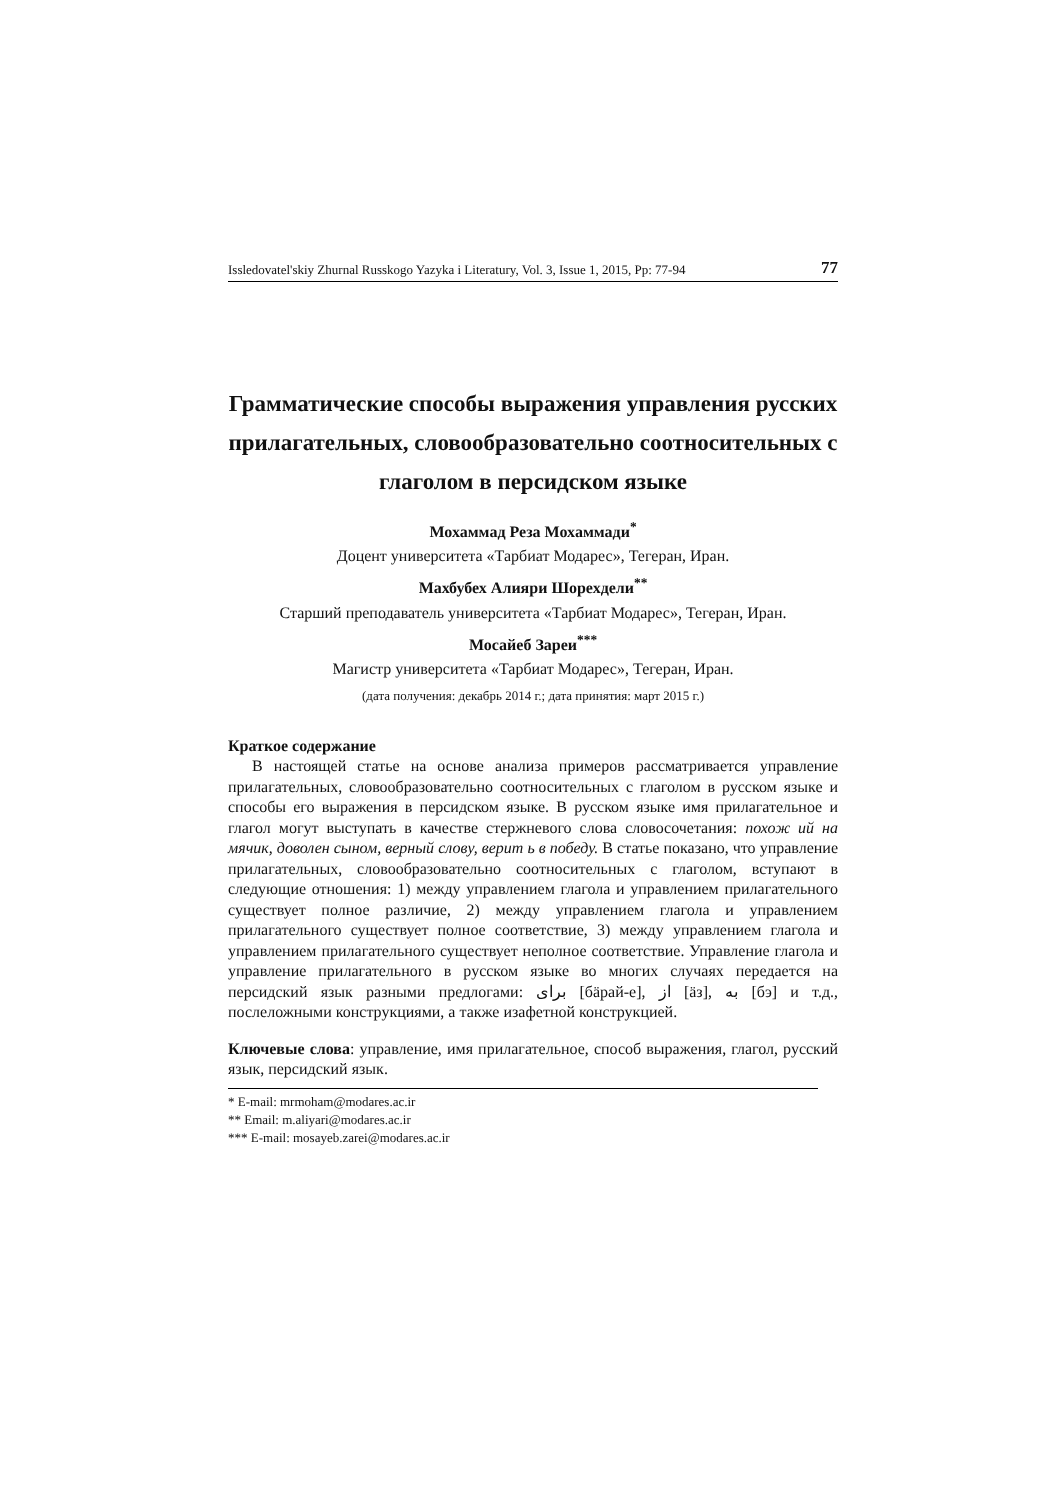Issledovatel'skiy Zhurnal Russkogo Yazyka i Literatury, Vol. 3, Issue 1, 2015, Pp: 77-94 77
Грамматические способы выражения управления русских прилагательных, словообразовательно соотносительных с глаголом в персидском языке
Мохаммад Реза Мохаммади<sup>*</sup>
Доцент университета «Тарбиат Модарес», Тегеран, Иран.
Махбубех Алияри Шорехдели<sup>**</sup>
Старший преподаватель университета «Тарбиат Модарес», Тегеран, Иран.
Мосайеб Зареи<sup>***</sup>
Магистр университета «Тарбиат Модарес», Тегеран, Иран.
(дата получения: декабрь 2014 г.; дата принятия: март 2015 г.)
Краткое содержание
В настоящей статье на основе анализа примеров рассматривается управление прилагательных, словообразовательно соотносительных с глаголом в русском языке и способы его выражения в персидском языке. В русском языке имя прилагательное и глагол могут выступать в качестве стержневого слова словосочетания: похож ий на мячик, доволен сыном, верный слову, верит ь в победу. В статье показано, что управление прилагательных, словообразовательно соотносительных с глаголом, вступают в следующие отношения: 1) между управлением глагола и управлением прилагательного существует полное различие, 2) между управлением глагола и управлением прилагательного существует полное соответствие, 3) между управлением глагола и управлением прилагательного существует неполное соответствие. Управление глагола и управление прилагательного в русском языке во многих случаях передается на персидский язык разными предлогами: برای [бäрай-е], از [äз], به [бэ] и т.д., послеложными конструкциями, а также изафетной конструкцией.
Ключевые слова: управление, имя прилагательное, способ выражения, глагол, русский язык, персидский язык.
* E-mail: mrmoham@modares.ac.ir
** Email: m.aliyari@modares.ac.ir
*** E-mail: mosayeb.zarei@modares.ac.ir